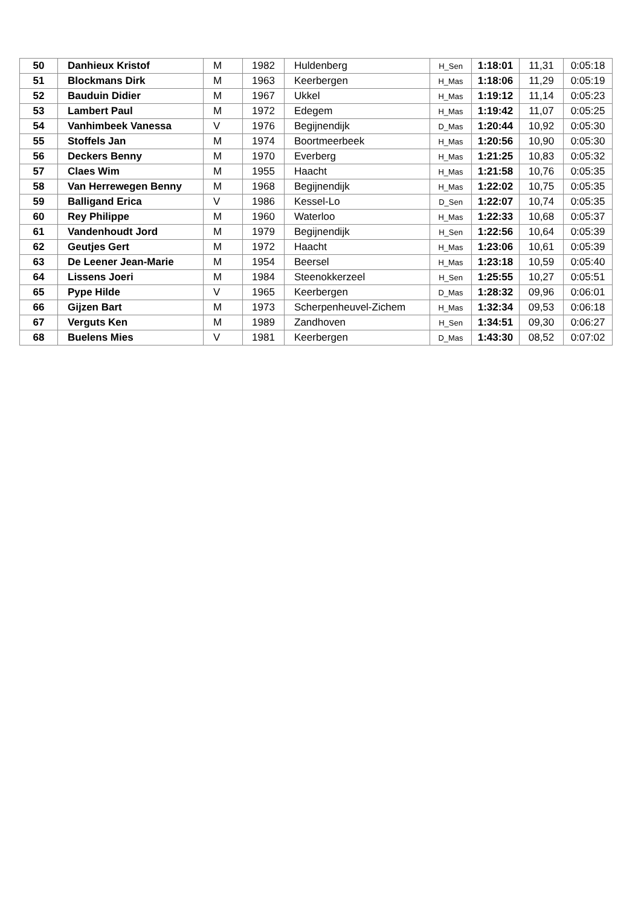| 50 | Danhieux Kristof | M | 1982 | Huldenberg | H_Sen | 1:18:01 | 11,31 | 0:05:18 |
| 51 | Blockmans Dirk | M | 1963 | Keerbergen | H_Mas | 1:18:06 | 11,29 | 0:05:19 |
| 52 | Bauduin Didier | M | 1967 | Ukkel | H_Mas | 1:19:12 | 11,14 | 0:05:23 |
| 53 | Lambert Paul | M | 1972 | Edegem | H_Mas | 1:19:42 | 11,07 | 0:05:25 |
| 54 | Vanhimbeek Vanessa | V | 1976 | Begijnendijk | D_Mas | 1:20:44 | 10,92 | 0:05:30 |
| 55 | Stoffels Jan | M | 1974 | Boortmeerbeek | H_Mas | 1:20:56 | 10,90 | 0:05:30 |
| 56 | Deckers Benny | M | 1970 | Everberg | H_Mas | 1:21:25 | 10,83 | 0:05:32 |
| 57 | Claes Wim | M | 1955 | Haacht | H_Mas | 1:21:58 | 10,76 | 0:05:35 |
| 58 | Van Herrewegen Benny | M | 1968 | Begijnendijk | H_Mas | 1:22:02 | 10,75 | 0:05:35 |
| 59 | Balligand Erica | V | 1986 | Kessel-Lo | D_Sen | 1:22:07 | 10,74 | 0:05:35 |
| 60 | Rey Philippe | M | 1960 | Waterloo | H_Mas | 1:22:33 | 10,68 | 0:05:37 |
| 61 | Vandenhoudt Jord | M | 1979 | Begijnendijk | H_Sen | 1:22:56 | 10,64 | 0:05:39 |
| 62 | Geutjes Gert | M | 1972 | Haacht | H_Mas | 1:23:06 | 10,61 | 0:05:39 |
| 63 | De Leener Jean-Marie | M | 1954 | Beersel | H_Mas | 1:23:18 | 10,59 | 0:05:40 |
| 64 | Lissens Joeri | M | 1984 | Steenokkerzeel | H_Sen | 1:25:55 | 10,27 | 0:05:51 |
| 65 | Pype Hilde | V | 1965 | Keerbergen | D_Mas | 1:28:32 | 09,96 | 0:06:01 |
| 66 | Gijzen Bart | M | 1973 | Scherpenheuvel-Zichem | H_Mas | 1:32:34 | 09,53 | 0:06:18 |
| 67 | Verguts Ken | M | 1989 | Zandhoven | H_Sen | 1:34:51 | 09,30 | 0:06:27 |
| 68 | Buelens Mies | V | 1981 | Keerbergen | D_Mas | 1:43:30 | 08,52 | 0:07:02 |